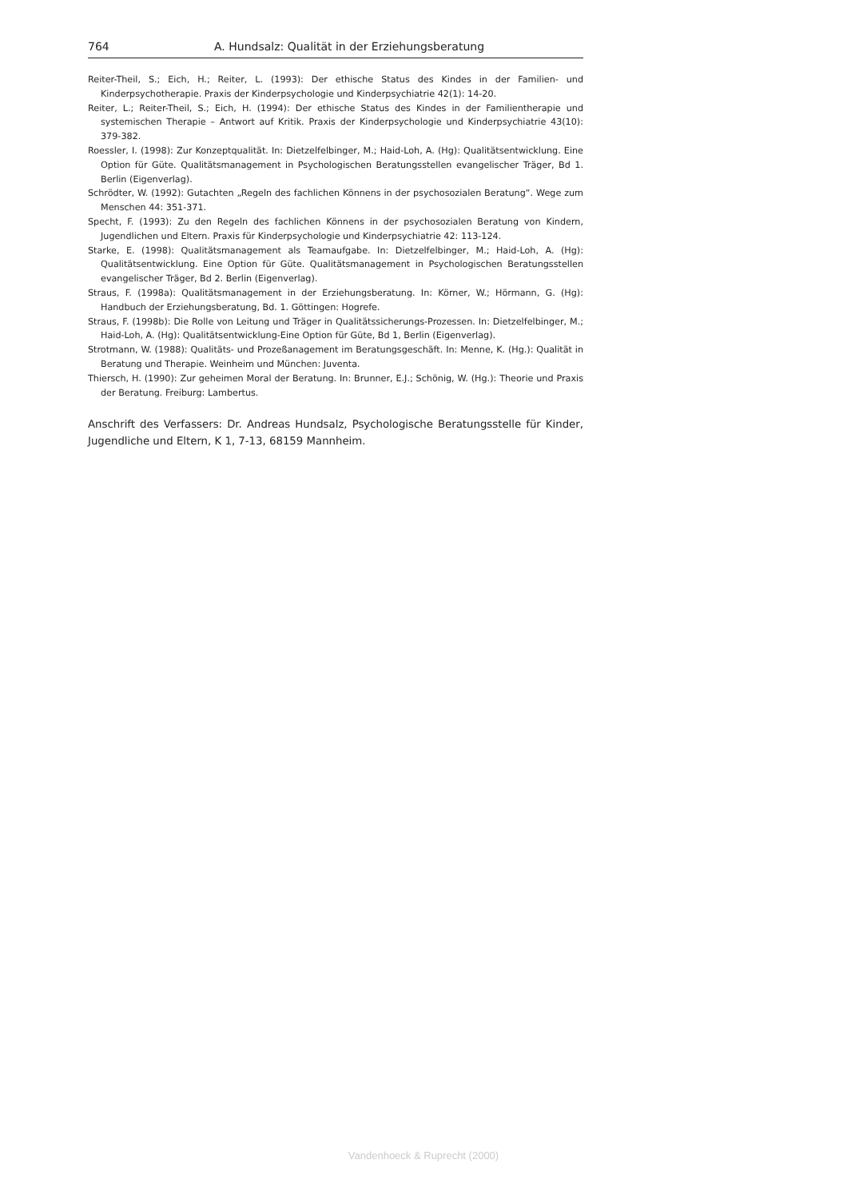764 A. Hundsalz: Qualität in der Erziehungsberatung
Reiter-Theil, S.; Eich, H.; Reiter, L. (1993): Der ethische Status des Kindes in der Familien- und Kinderpsychotherapie. Praxis der Kinderpsychologie und Kinderpsychiatrie 42(1): 14-20.
Reiter, L.; Reiter-Theil, S.; Eich, H. (1994): Der ethische Status des Kindes in der Familientherapie und systemischen Therapie – Antwort auf Kritik. Praxis der Kinderpsychologie und Kinderpsychiatrie 43(10): 379-382.
Roessler, I. (1998): Zur Konzeptqualität. In: Dietzelfelbinger, M.; Haid-Loh, A. (Hg): Qualitätsentwicklung. Eine Option für Güte. Qualitätsmanagement in Psychologischen Beratungsstellen evangelischer Träger, Bd 1. Berlin (Eigenverlag).
Schrödter, W. (1992): Gutachten „Regeln des fachlichen Könnens in der psychosozialen Beratung“. Wege zum Menschen 44: 351-371.
Specht, F. (1993): Zu den Regeln des fachlichen Könnens in der psychosozialen Beratung von Kindern, Jugendlichen und Eltern. Praxis für Kinderpsychologie und Kinderpsychiatrie 42: 113-124.
Starke, E. (1998): Qualitätsmanagement als Teamaufgabe. In: Dietzelfelbinger, M.; Haid-Loh, A. (Hg): Qualitätsentwicklung. Eine Option für Güte. Qualitätsmanagement in Psychologischen Beratungsstellen evangelischer Träger, Bd 2. Berlin (Eigenverlag).
Straus, F. (1998a): Qualitätsmanagement in der Erziehungsberatung. In: Körner, W.; Hörmann, G. (Hg): Handbuch der Erziehungsberatung, Bd. 1. Göttingen: Hogrefe.
Straus, F. (1998b): Die Rolle von Leitung und Träger in Qualitätssicherungs-Prozessen. In: Dietzelfelbinger, M.; Haid-Loh, A. (Hg): Qualitätsentwicklung-Eine Option für Güte, Bd 1, Berlin (Eigenverlag).
Strotmann, W. (1988): Qualitäts- und Prozeßanagement im Beratungsgeschäft. In: Menne, K. (Hg.): Qualität in Beratung und Therapie. Weinheim und München: Juventa.
Thiersch, H. (1990): Zur geheimen Moral der Beratung. In: Brunner, E.J.; Schönig, W. (Hg.): Theorie und Praxis der Beratung. Freiburg: Lambertus.
Anschrift des Verfassers: Dr. Andreas Hundsalz, Psychologische Beratungsstelle für Kinder, Jugendliche und Eltern, K 1, 7-13, 68159 Mannheim.
Vandenhoeck & Ruprecht (2000)